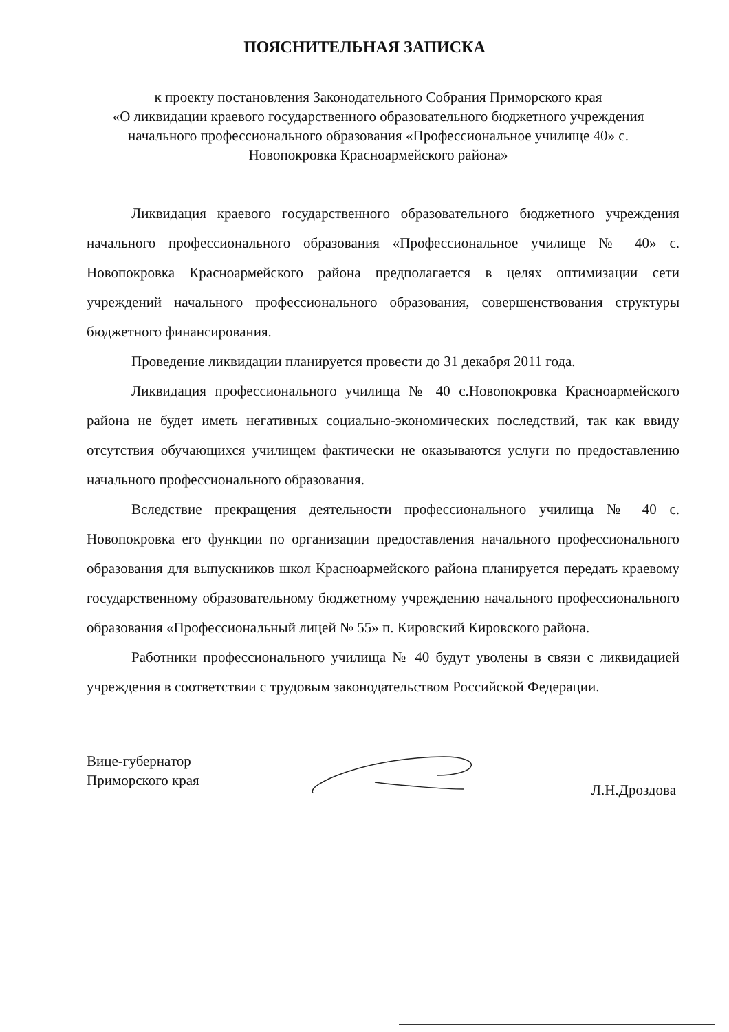ПОЯСНИТЕЛЬНАЯ ЗАПИСКА
к проекту постановления Законодательного Собрания Приморского края
«О ликвидации краевого государственного образовательного бюджетного учреждения начального профессионального образования «Профессиональное училище 40» с. Новопокровка Красноармейского района»
Ликвидация краевого государственного образовательного бюджетного учреждения начального профессионального образования «Профессиональное училище № 40» с. Новопокровка Красноармейского района предполагается в целях оптимизации сети учреждений начального профессионального образования, совершенствования структуры бюджетного финансирования.
Проведение ликвидации планируется провести до 31 декабря 2011 года.
Ликвидация профессионального училища № 40 с.Новопокровка Красноармейского района не будет иметь негативных социально-экономических последствий, так как ввиду отсутствия обучающихся училищем фактически не оказываются услуги по предоставлению начального профессионального образования.
Вследствие прекращения деятельности профессионального училища № 40 с. Новопокровка его функции по организации предоставления начального профессионального образования для выпускников школ Красноармейского района планируется передать краевому государственному образовательному бюджетному учреждению начального профессионального образования «Профессиональный лицей № 55» п. Кировский Кировского района.
Работники профессионального училища № 40 будут уволены в связи с ликвидацией учреждения в соответствии с трудовым законодательством Российской Федерации.
Вице-губернатор
Приморского края
Л.Н.Дроздова